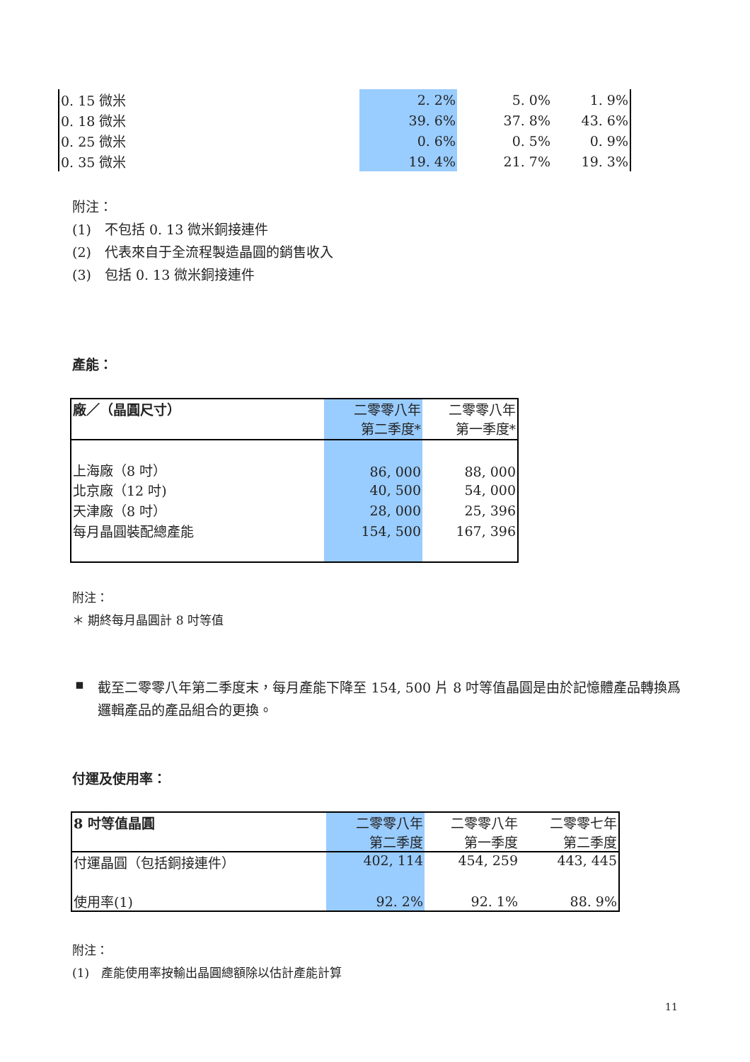| 0. 15 微米 | 2. 2% | 5. 0% | 1. 9% |
| 0. 18 微米 | 39. 6% | 37. 8% | 43. 6% |
| 0. 25 微米 | 0. 6% | 0. 5% | 0. 9% |
| 0. 35 微米 | 19. 4% | 21. 7% | 19. 3% |
附注：
(1)　不包括 0. 13 微米銅接連件
(2)　代表來自于全流程製造晶圓的銷售收入
(3)　包括 0. 13 微米銅接連件
產能：
| 廠／（晶圓尺寸） | 二零零八年 第二季度* | 二零零八年 第一季度* |
| --- | --- | --- |
| 上海廠（8 吋） | 86, 000 | 88, 000 |
| 北京廠（12 吋) | 40, 500 | 54, 000 |
| 天津廠（8 吋） | 28, 000 | 25, 396 |
| 每月晶圓裝配總產能 | 154, 500 | 167, 396 |
附注：
＊ 期終每月晶圓計 8 吋等值
▪
截至二零零八年第二季度末，每月產能下降至 154, 500 片 8 吋等值晶圓是由於記憶體產品轉換爲邏輯產品的產品組合的更換。
付運及使用率：
| 8 吋等值晶圓 | 二零零八年 第二季度 | 二零零八年 第一季度 | 二零零七年 第二季度 |
| --- | --- | --- | --- |
| 付運晶圓（包括銅接連件） | 402, 114 | 454, 259 | 443, 445 |
| 使用率(1) | 92. 2% | 92. 1% | 88. 9% |
附注：
(1)　產能使用率按輸出晶圓總額除以估計產能計算
11